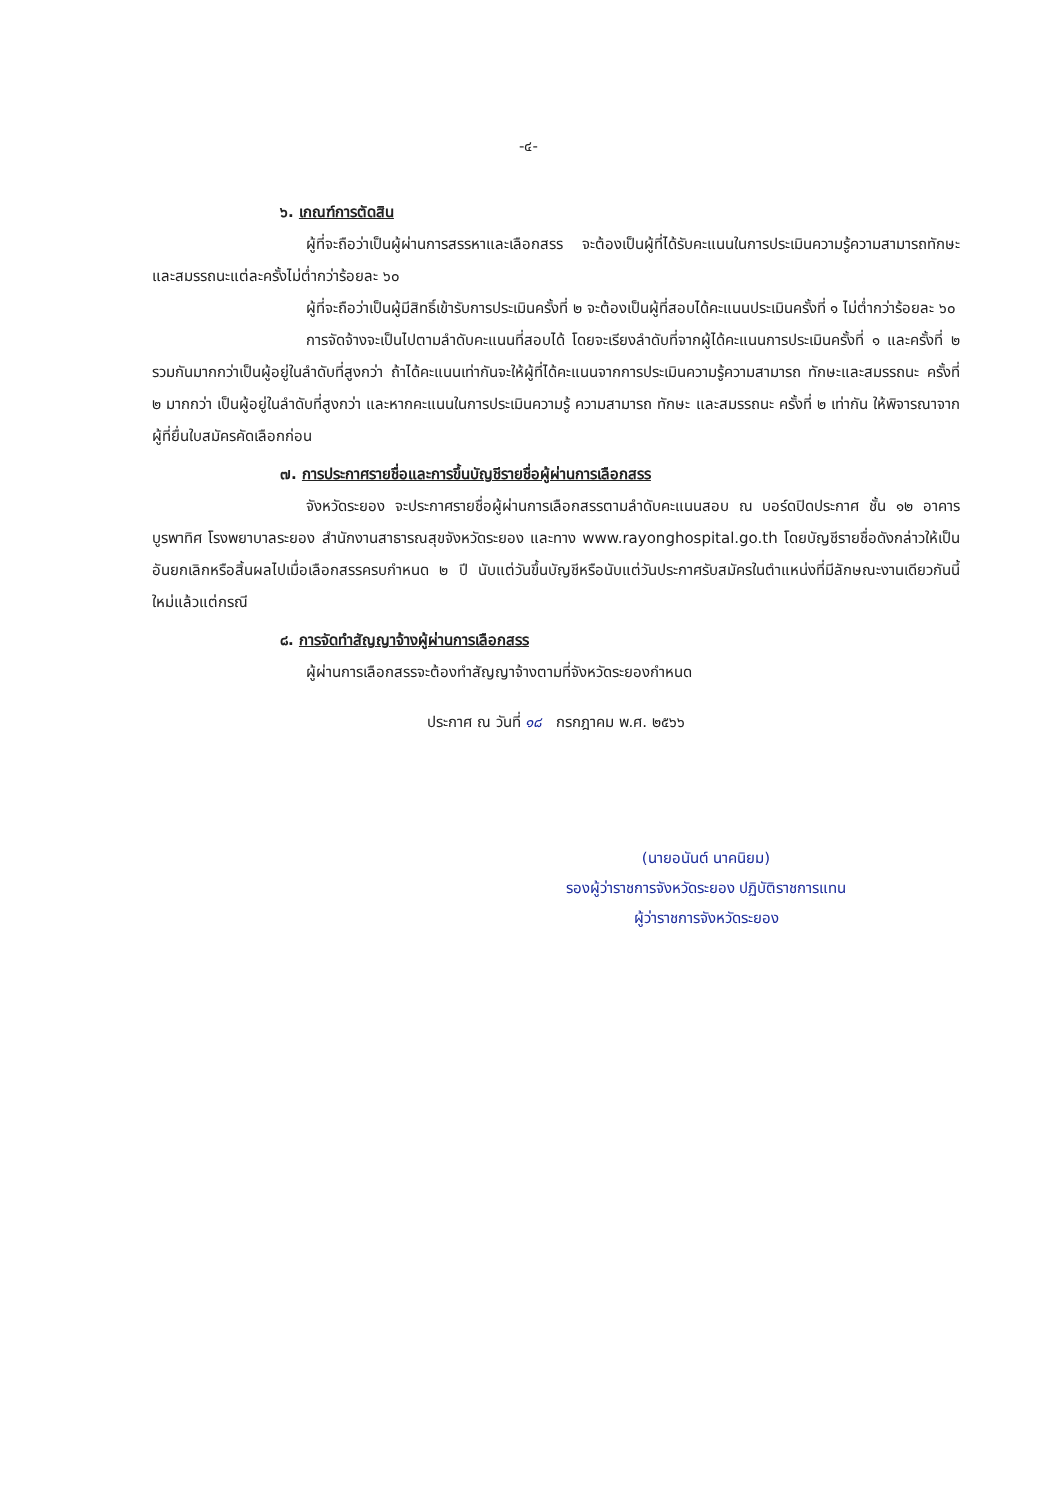-๔-
๖. เกณฑ์การตัดสิน
ผู้ที่จะถือว่าเป็นผู้ผ่านการสรรหาและเลือกสรร จะต้องเป็นผู้ที่ได้รับคะแนนในการประเมินความรู้ความสามารถทักษะ และสมรรถนะแต่ละครั้งไม่ต่ำกว่าร้อยละ ๖๐
ผู้ที่จะถือว่าเป็นผู้มีสิทธิ์เข้ารับการประเมินครั้งที่ ๒ จะต้องเป็นผู้ที่สอบได้คะแนนประเมินครั้งที่ ๑ ไม่ต่ำกว่าร้อยละ ๖๐
การจัดจ้างจะเป็นไปตามลำดับคะแนนที่สอบได้ โดยจะเรียงลำดับที่จากผู้ได้คะแนนการประเมินครั้งที่ ๑ และครั้งที่ ๒ รวมกันมากกว่าเป็นผู้อยู่ในลำดับที่สูงกว่า ถ้าได้คะแนนเท่ากันจะให้ผู้ที่ได้คะแนนจากการประเมินความรู้ความสามารถ ทักษะและสมรรถนะ ครั้งที่ ๒ มากกว่า เป็นผู้อยู่ในลำดับที่สูงกว่า และหากคะแนนในการประเมินความรู้ ความสามารถ ทักษะ และสมรรถนะ ครั้งที่ ๒ เท่ากัน ให้พิจารณาจากผู้ที่ยื่นใบสมัครคัดเลือกก่อน
๗. การประกาศรายชื่อและการขึ้นบัญชีรายชื่อผู้ผ่านการเลือกสรร
จังหวัดระยอง จะประกาศรายชื่อผู้ผ่านการเลือกสรรตามลำดับคะแนนสอบ ณ บอร์ดปิดประกาศ ชั้น ๑๒ อาคารบูรพาทิศ โรงพยาบาลระยอง สำนักงานสาธารณสุขจังหวัดระยอง และทาง www.rayonghospital.go.th โดยบัญชีรายชื่อดังกล่าวให้เป็นอันยกเลิกหรือสิ้นผลไปเมื่อเลือกสรรครบกำหนด ๒ ปี นับแต่วันขึ้นบัญชีหรือนับแต่วันประกาศรับสมัครในตำแหน่งที่มีลักษณะงานเดียวกันนี้ใหม่แล้วแต่กรณี
๘. การจัดทำสัญญาจ้างผู้ผ่านการเลือกสรร
ผู้ผ่านการเลือกสรรจะต้องทำสัญญาจ้างตามที่จังหวัดระยองกำหนด
ประกาศ ณ วันที่ ๑๘ กรกฎาคม พ.ศ. ๒๕๖๖
(นายอนันต์ นาคนิยม)
รองผู้ว่าราชการจังหวัดระยอง ปฏิบัติราชการแทน
ผู้ว่าราชการจังหวัดระยอง